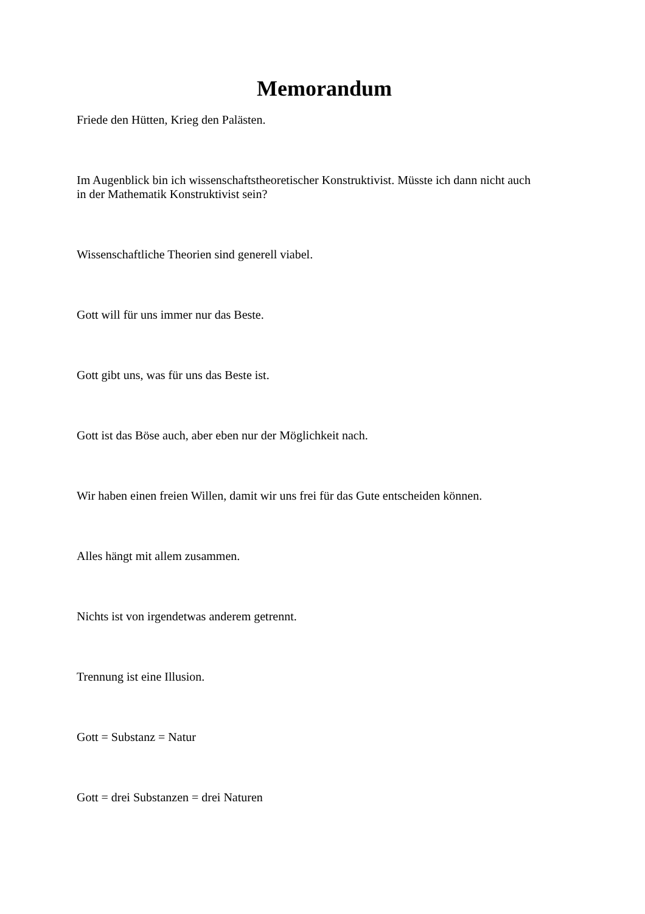Memorandum
Friede den Hütten, Krieg den Palästen.
Im Augenblick bin ich wissenschaftstheoretischer Konstruktivist. Müsste ich dann nicht auch
in der Mathematik Konstruktivist sein?
Wissenschaftliche Theorien sind generell viabel.
Gott will für uns immer nur das Beste.
Gott gibt uns, was für uns das Beste ist.
Gott ist das Böse auch, aber eben nur der Möglichkeit nach.
Wir haben einen freien Willen, damit wir uns frei für das Gute entscheiden können.
Alles hängt mit allem zusammen.
Nichts ist von irgendetwas anderem getrennt.
Trennung ist eine Illusion.
Gott = Substanz = Natur
Gott = drei Substanzen = drei Naturen